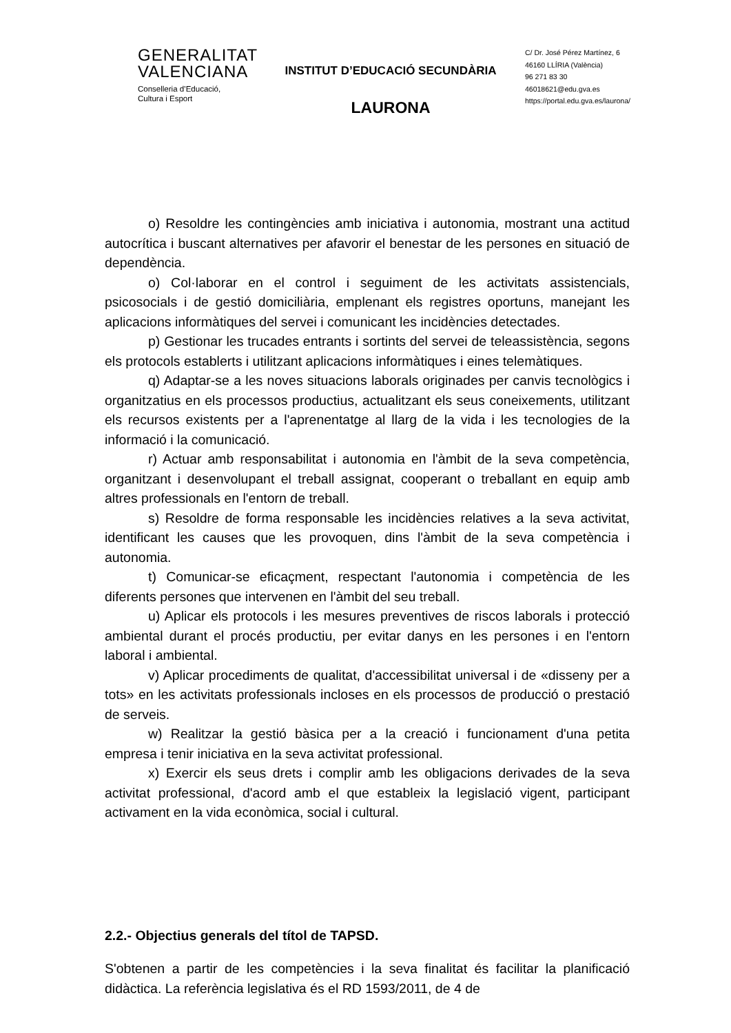GENERALITAT
VALENCIANA
Conselleria d’Educació,
Cultura i Esport
INSTITUT D’EDUCACIÓ SECUNDÀRIA
LAURONA
C/ Dr. José Pérez Martínez, 6
46160 LLÍRIA (València)
96 271 83 30
46018621@edu.gva.es
https://portal.edu.gva.es/laurona/
o) Resoldre les contingències amb iniciativa i autonomia, mostrant una actitud autocrítica i buscant alternatives per afavorir el benestar de les persones en situació de dependència.
o) Col·laborar en el control i seguiment de les activitats assistencials, psicosocials i de gestió domiciliària, emplenant els registres oportuns, manejant les aplicacions informàtiques del servei i comunicant les incidències detectades.
p) Gestionar les trucades entrants i sortints del servei de teleassistència, segons els protocols establerts i utilitzant aplicacions informàtiques i eines telemàtiques.
q) Adaptar-se a les noves situacions laborals originades per canvis tecnològics i organitzatius en els processos productius, actualitzant els seus coneixements, utilitzant els recursos existents per a l'aprenentatge al llarg de la vida i les tecnologies de la informació i la comunicació.
r) Actuar amb responsabilitat i autonomia en l'àmbit de la seva competència, organitzant i desenvolupant el treball assignat, cooperant o treballant en equip amb altres professionals en l'entorn de treball.
s) Resoldre de forma responsable les incidències relatives a la seva activitat, identificant les causes que les provoquen, dins l'àmbit de la seva competència i autonomia.
t) Comunicar-se eficaçment, respectant l'autonomia i competència de les diferents persones que intervenen en l'àmbit del seu treball.
u) Aplicar els protocols i les mesures preventives de riscos laborals i protecció ambiental durant el procés productiu, per evitar danys en les persones i en l'entorn laboral i ambiental.
v) Aplicar procediments de qualitat, d'accessibilitat universal i de «disseny per a tots» en les activitats professionals incloses en els processos de producció o prestació de serveis.
w) Realitzar la gestió bàsica per a la creació i funcionament d'una petita empresa i tenir iniciativa en la seva activitat professional.
x) Exercir els seus drets i complir amb les obligacions derivades de la seva activitat professional, d'acord amb el que estableix la legislació vigent, participant activament en la vida econòmica, social i cultural.
2.2.- Objectius generals del títol de TAPSD.
S'obtenen a partir de les competències i la seva finalitat és facilitar la planificació didàctica. La referència legislativa és el RD 1593/2011, de 4 de